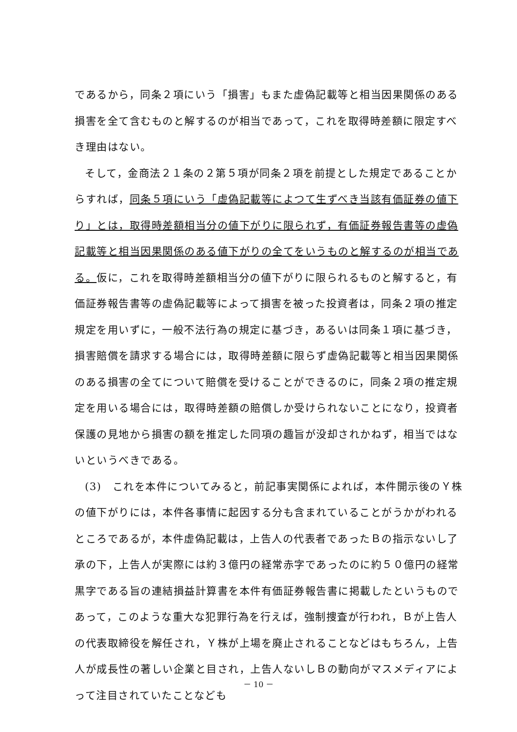であるから，同条２項にいう「損害」もまた虚偽記載等と相当因果関係のある損害を全て含むものと解するのが相当であって，これを取得時差額に限定すべき理由はない。
そして，金商法２１条の２第５項が同条２項を前提とした規定であることからすれば，同条５項にいう「虚偽記載等によつて生ずべき当該有価証券の値下り」とは，取得時差額相当分の値下がりに限られず，有価証券報告書等の虚偽記載等と相当因果関係のある値下がりの全てをいうものと解するのが相当である。仮に，これを取得時差額相当分の値下がりに限られるものと解すると，有価証券報告書等の虚偽記載等によって損害を被った投資者は，同条２項の推定規定を用いずに，一般不法行為の規定に基づき，あるいは同条１項に基づき，損害賠償を請求する場合には，取得時差額に限らず虚偽記載等と相当因果関係のある損害の全てについて賠償を受けることができるのに，同条２項の推定規定を用いる場合には，取得時差額の賠償しか受けられないことになり，投資者保護の見地から損害の額を推定した同項の趣旨が没却されかねず，相当ではないというべきである。
(3)　これを本件についてみると，前記事実関係によれば，本件開示後のＹ株の値下がりには，本件各事情に起因する分も含まれていることがうかがわれるところであるが，本件虚偽記載は，上告人の代表者であったＢの指示ないし了承の下，上告人が実際には約３億円の経常赤字であったのに約５０億円の経常黒字である旨の連結損益計算書を本件有価証券報告書に掲載したというものであって，このような重大な犯罪行為を行えば，強制捜査が行われ，Ｂが上告人の代表取締役を解任され，Ｙ株が上場を廃止されることなどはもちろん，上告人が成長性の著しい企業と目され，上告人ないしＢの動向がマスメディアによって注目されていたことなども
－ 10 －